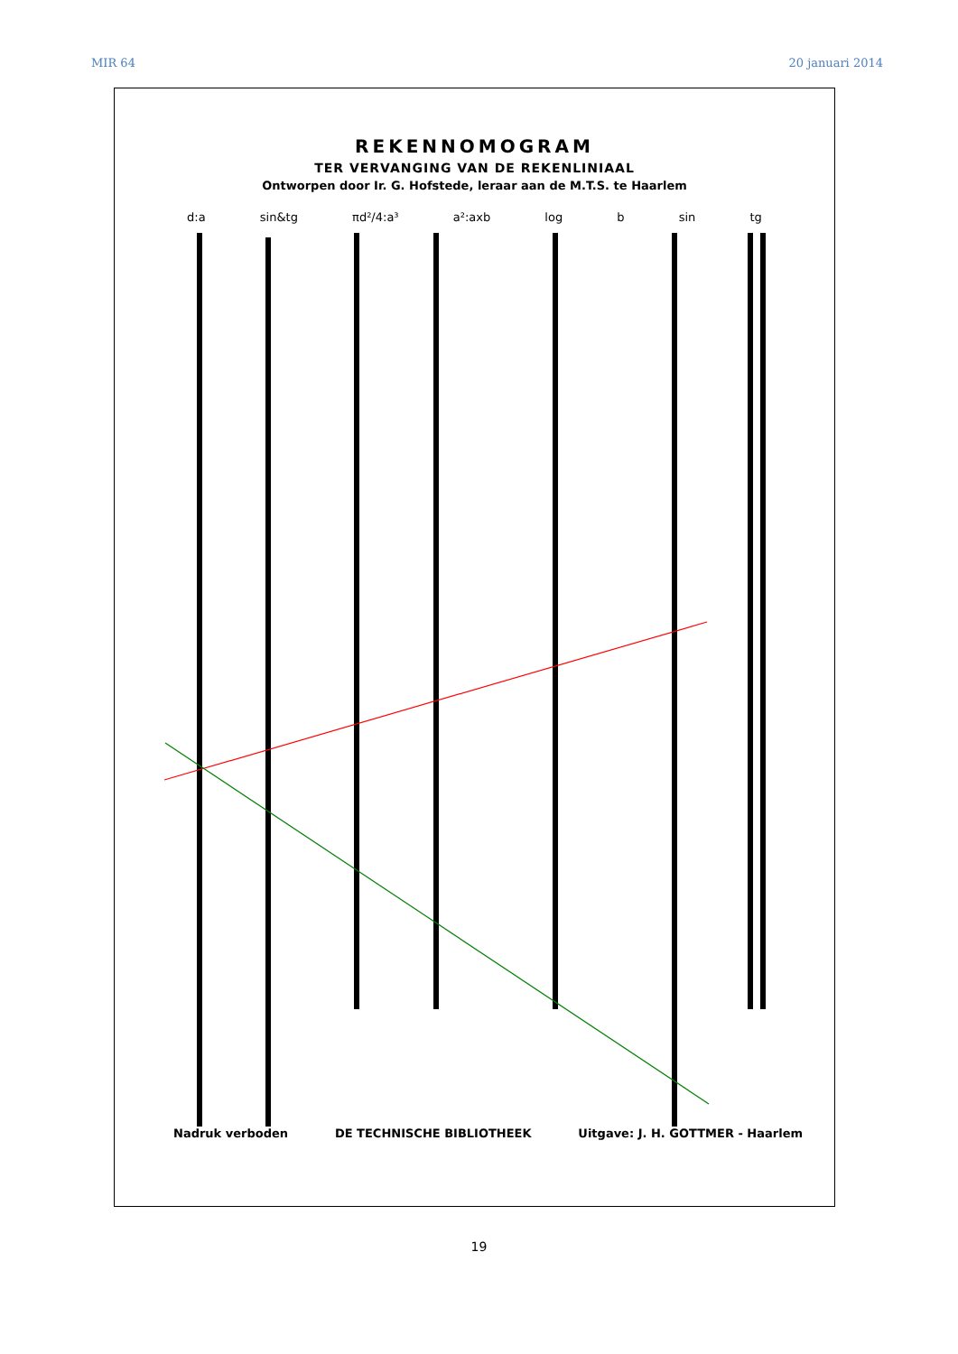MIR 64 20 januari 2014
REKENNOMOGRAM
TER VERVANGING VAN DE REKENLINIAAL
Ontworpen door Ir. G. Hofstede, leraar aan de M.T.S. te Haarlem
d:a sin&tg πd²/4:a³ a²:axb log b sin tg
Nadruk verboden DE TECHNISCHE BIBLIOTHEEK Uitgave: J. H. GOTTMER - Haarlem
19